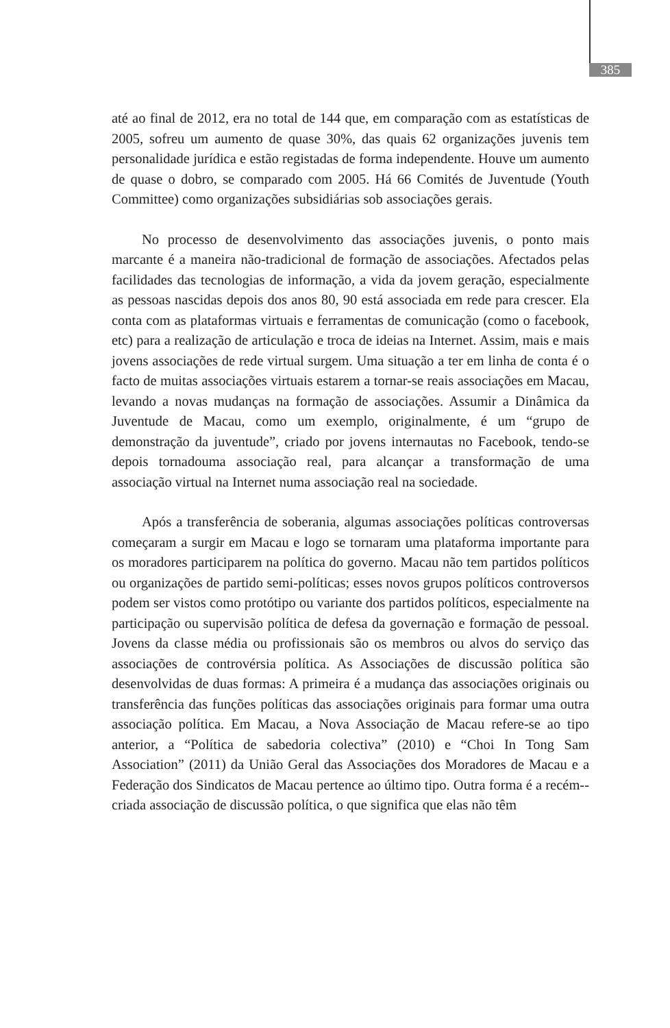385
até ao final de 2012, era no total de 144 que, em comparação com as estatísticas de 2005, sofreu um aumento de quase 30%, das quais 62 organizações juvenis tem personalidade jurídica e estão registadas de forma independente. Houve um aumento de quase o dobro, se comparado com 2005. Há 66 Comités de Juventude (Youth Committee) como organizações subsidiárias sob associações gerais.
No processo de desenvolvimento das associações juvenis, o ponto mais marcante é a maneira não-tradicional de formação de associações. Afectados pelas facilidades das tecnologias de informação, a vida da jovem geração, especialmente as pessoas nascidas depois dos anos 80, 90 está associada em rede para crescer. Ela conta com as plataformas virtuais e ferramentas de comunicação (como o facebook, etc) para a realização de articulação e troca de ideias na Internet. Assim, mais e mais jovens associações de rede virtual surgem. Uma situação a ter em linha de conta é o facto de muitas associações virtuais estarem a tornar-se reais associações em Macau, levando a novas mudanças na formação de associações. Assumir a Dinâmica da Juventude de Macau, como um exemplo, originalmente, é um “grupo de demonstração da juventude”, criado por jovens internautas no Facebook, tendo-se depois tornadouma associação real, para alcançar a transformação de uma associação virtual na Internet numa associação real na sociedade.
Após a transferência de soberania, algumas associações políticas controversas começaram a surgir em Macau e logo se tornaram uma plataforma importante para os moradores participarem na política do governo. Macau não tem partidos políticos ou organizações de partido semi-políticas; esses novos grupos políticos controversos podem ser vistos como protótipo ou variante dos partidos políticos, especialmente na participação ou supervisão política de defesa da governação e formação de pessoal. Jovens da classe média ou profissionais são os membros ou alvos do serviço das associações de controvérsia política. As Associações de discussão política são desenvolvidas de duas formas: A primeira é a mudança das associações originais ou transferência das funções políticas das associações originais para formar uma outra associação política. Em Macau, a Nova Associação de Macau refere-se ao tipo anterior, a “Política de sabedoria colectiva” (2010) e “Choi In Tong Sam Association” (2011) da União Geral das Associações dos Moradores de Macau e a Federação dos Sindicatos de Macau pertence ao último tipo. Outra forma é a recém--criada associação de discussão política, o que significa que elas não têm